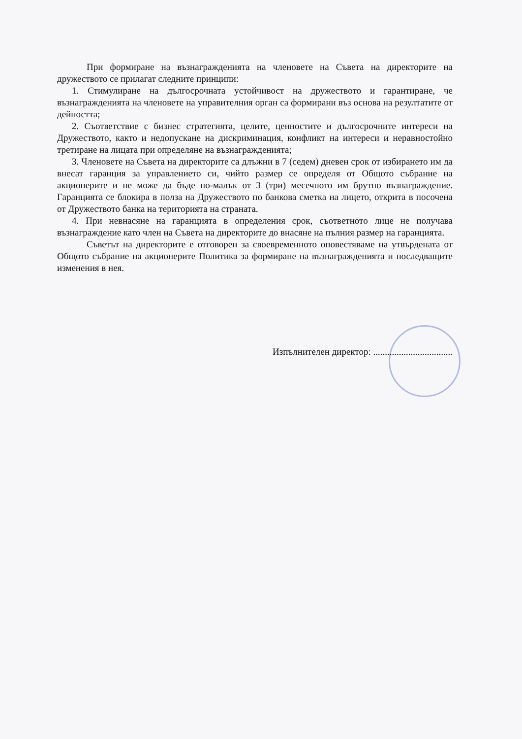При формиране на възнагражденията на членовете на Съвета на директорите на дружеството се прилагат следните принципи:
1. Стимулиране на дългосрочната устойчивост на дружеството и гарантиране, че възнагражденията на членовете на управителния орган са формирани въз основа на резултатите от дейността;
2. Съответствие с бизнес стратегията, целите, ценностите и дългосрочните интереси на Дружеството, както и недопускане на дискриминация, конфликт на интереси и неравностойно третиране на лицата при определяне на възнагражденията;
3. Членовете на Съвета на директорите са длъжни в 7 (седем) дневен срок от избирането им да внесат гаранция за управлението си, чийто размер се определя от Общото събрание на акционерите и не може да бъде по-малък от 3 (три) месечното им брутно възнаграждение. Гаранцията се блокира в полза на Дружеството по банкова сметка на лицето, открита в посочена от Дружеството банка на територията на страната.
4. При невнасяне на гаранцията в определения срок, съответното лице не получава възнаграждение като член на Съвета на директорите до внасяне на пълния размер на гаранцията.
Съветът на директорите е отговорен за своевременното оповестяваме на утвърдената от Общото събрание на акционерите Политика за формиране на възнагражденията и последващите изменения в нея.
Изпълнителен директор: ..................................